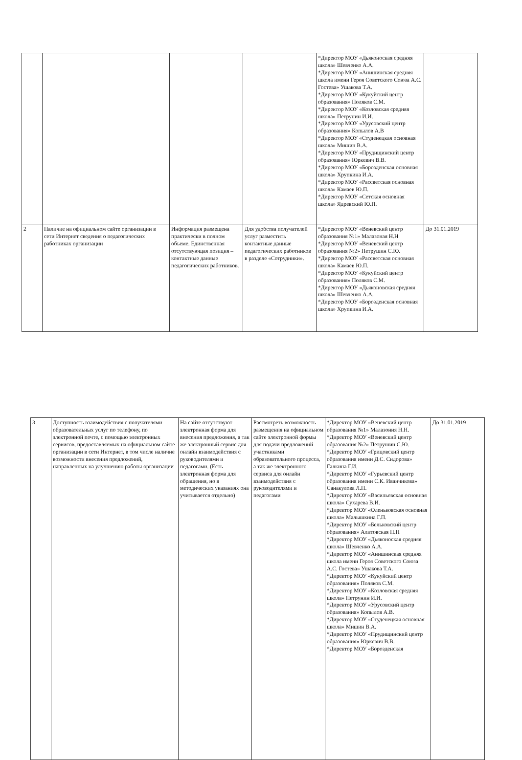| | | | | *Директор МОУ «Дьяконоская средняя школа» Шевченко А.А. *Директор МОУ «Анишинская средняя школа имени Героя Советского Союза А.С. Гостева» Ушакова Т.А. *Директор МОУ «Кукуйский центр образования» Поляков С.М. *Директор МОУ «Козловская средняя школа» Петрунин И.И. *Директор МОУ «Урусовский центр образования» Копылов А.В *Директор МОУ «Студенецкая основная школа» Мишин В.А. *Директор МОУ «Прудищинский центр образования» Юркевич В.В. *Директор МОУ «Борозденская основная школа» Хрупкина И.А. *Директор МОУ «Рассветская основная школа» Камаев Ю.П. *Директор МОУ «Сетская основная школа» Ядревский Ю.П. | |
| 2 | Наличие на официальном сайте организации в сети Интернет сведения о педагогических работниках организации | Информация размещена практически в полном объеме. Единственная отсутствующая позиция – контактные данные педагогических работников. | Для удобства получателей услуг разместить контактные данные педагогических работников в разделе «Сотрудники». | *Директор МОУ «Веневский центр образования №1» Малазоная Н.Н *Директор МОУ «Веневский центр образования №2» Петрушин С.Ю. *Директор МОУ «Рассветская основная школа» Камаев Ю.П. *Директор МОУ «Кукуйский центр образования» Поляков С.М. *Директор МОУ «Дьяконовская средняя школа» Шевченко А.А. *Директор МОУ «Борозденская основная школа» Хрупкина И.А. | До 31.01.2019 |
| 3 | Доступность взаимодействия с получателями образовательных услуг по телефону, по электронной почте, с помощью электронных сервисов, предоставляемых на официальном сайте организации в сети Интернет, в том числе наличие возможности внесения предложений, направленных на улучшению работы организации | На сайте отсутствуют электронная форма для внесения предложения, а так же электронный сервис для онлайн взаимодействия с руководителями и педагогами. (Есть электронная форма для обращения, но в методических указаниях она учитывается отдельно) | Рассмотреть возможность размещения на официальном сайте электронной формы для подачи предложений участниками образовательного процесса, а так же электронного сервиса для онлайн взаимодействия с руководителями и педагогами | *Директор МОУ «Веневский центр образования №1» Малазония Н.Н. *Директор МОУ «Веневский центр образования №2» Петрушин С.Ю. *Директор МОУ «Грицовский центр образования имени Д.С. Сидорова» Галкина Г.И. *Директор МОУ «Гурьевский центр образования имени С.К. Иванчикова» Санакулова Л.П. *Директор МОУ «Васильевская основная школа» Сухарева В.И. *Директор МОУ «Оленьковская основная школа» Малышкина Г.П. *Директор МОУ «Бельковский центр образования» Алитовская Н.Н *Директор МОУ «Дьяконоская средняя школа» Шевченко А.А. *Директор МОУ «Анишинская средняя школа имени Героя Советского Союза А.С. Гостева» Ушакова Т.А. *Директор МОУ «Кукуйский центр образования» Поляков С.М. *Директор МОУ «Козловская средняя школа» Петрунин И.И. *Директор МОУ «Урусовский центр образования» Копылов А.В. *Директор МОУ «Студенецкая основная школа» Мишин В.А. *Директор МОУ «Прудищинский центр образования» Юркевич В.В. *Директор МОУ «Борозденская | До 31.01.2019 |